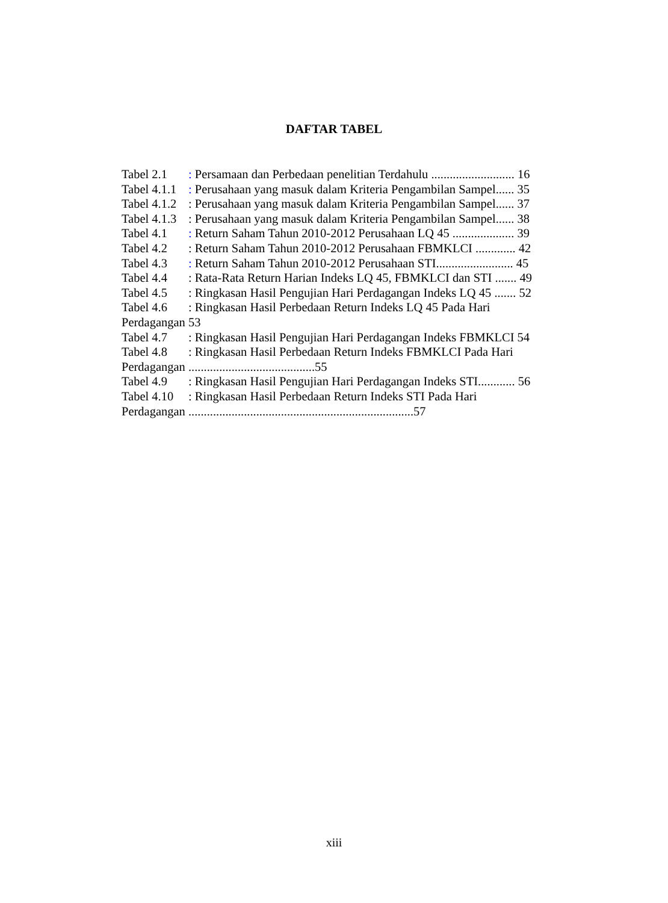DAFTAR TABEL
Tabel 2.1: Persamaan dan Perbedaan penelitian Terdahulu ........................... 16
Tabel 4.1.1: Perusahaan yang masuk dalam Kriteria Pengambilan Sampel...... 35
Tabel 4.1.2: Perusahaan yang masuk dalam Kriteria Pengambilan Sampel...... 37
Tabel 4.1.3: Perusahaan yang masuk dalam Kriteria Pengambilan Sampel...... 38
Tabel 4.1: Return Saham Tahun 2010-2012 Perusahaan LQ 45 .................... 39
Tabel 4.2: Return Saham Tahun 2010-2012 Perusahaan FBMKLCI ............. 42
Tabel 4.3: Return Saham Tahun 2010-2012 Perusahaan STI......................... 45
Tabel 4.4: Rata-Rata Return Harian Indeks LQ 45, FBMKLCI dan STI ....... 49
Tabel 4.5: Ringkasan Hasil Pengujian Hari Perdagangan Indeks LQ 45 ....... 52
Tabel 4.6: Ringkasan Hasil Perbedaan Return Indeks LQ 45 Pada Hari
Perdagangan 53
Tabel 4.7: Ringkasan Hasil Pengujian Hari Perdagangan Indeks FBMKLCI 54
Tabel 4.8: Ringkasan Hasil Perbedaan Return Indeks FBMKLCI Pada Hari
Perdagangan .........................................55
Tabel 4.9: Ringkasan Hasil Pengujian Hari Perdagangan Indeks STI............ 56
Tabel 4.10: Ringkasan Hasil Perbedaan Return Indeks STI Pada Hari
Perdagangan .........................................................................57
xiii